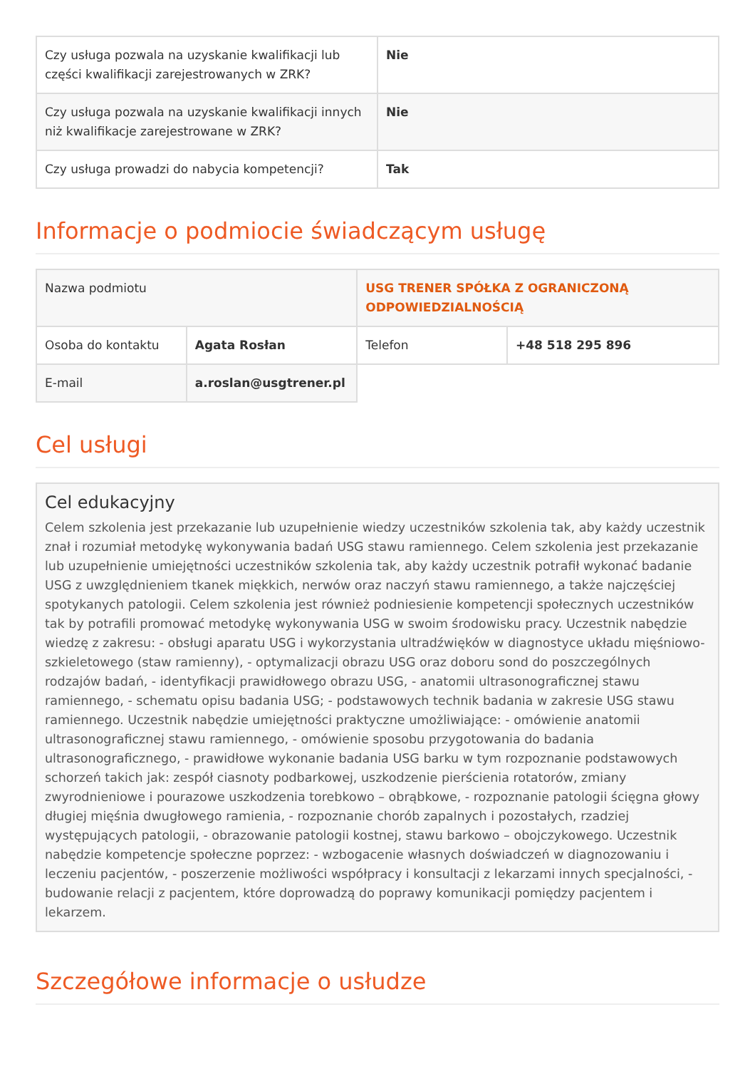| Czy usługa pozwala na uzyskanie kwalifikacji lub części kwalifikacji zarejestrowanych w ZRK? | Nie |
| Czy usługa pozwala na uzyskanie kwalifikacji innych niż kwalifikacje zarejestrowane w ZRK? | Nie |
| Czy usługa prowadzi do nabycia kompetencji? | Tak |
Informacje o podmiocie świadczącym usługę
| Nazwa podmiotu | | USG TRENER SPÓŁKA Z OGRANICZONĄ ODPOWIEDZIALNOŚCIĄ | |
| Osoba do kontaktu | Agata Rosłan | Telefon | +48 518 295 896 |
| E-mail | a.roslan@usgtrener.pl | | |
Cel usługi
Cel edukacyjny
Celem szkolenia jest przekazanie lub uzupełnienie wiedzy uczestników szkolenia tak, aby każdy uczestnik znał i rozumiał metodykę wykonywania badań USG stawu ramiennego. Celem szkolenia jest przekazanie lub uzupełnienie umiejętności uczestników szkolenia tak, aby każdy uczestnik potrafił wykonać badanie USG z uwzględnieniem tkanek miękkich, nerwów oraz naczyń stawu ramiennego, a także najczęściej spotykanych patologii. Celem szkolenia jest również podniesienie kompetencji społecznych uczestników tak by potrafili promować metodykę wykonywania USG w swoim środowisku pracy. Uczestnik nabędzie wiedzę z zakresu: - obsługi aparatu USG i wykorzystania ultradźwięków w diagnostyce układu mięśniowo-szkieletowego (staw ramienny), - optymalizacji obrazu USG oraz doboru sond do poszczególnych rodzajów badań, - identyfikacji prawidłowego obrazu USG, - anatomii ultrasonograficznej stawu ramiennego, - schematu opisu badania USG; - podstawowych technik badania w zakresie USG stawu ramiennego. Uczestnik nabędzie umiejętności praktyczne umożliwiające: - omówienie anatomii ultrasonograficznej stawu ramiennego, - omówienie sposobu przygotowania do badania ultrasonograficznego, - prawidłowe wykonanie badania USG barku w tym rozpoznanie podstawowych schorzeń takich jak: zespół ciasnoty podbarkowej, uszkodzenie pierścienia rotatorów, zmiany zwyrodnieniowe i pourazowe uszkodzenia torebkowo – obrąbkowe, - rozpoznanie patologii ścięgna głowy długiej mięśnia dwugłowego ramienia, - rozpoznanie chorób zapalnych i pozostałych, rzadziej występujących patologii, - obrazowanie patologii kostnej, stawu barkowo – obojczykowego. Uczestnik nabędzie kompetencje społeczne poprzez: - wzbogacenie własnych doświadczeń w diagnozowaniu i leczeniu pacjentów, - poszerzenie możliwości współpracy i konsultacji z lekarzami innych specjalności, - budowanie relacji z pacjentem, które doprowadzą do poprawy komunikacji pomiędzy pacjentem i lekarzem.
Szczegółowe informacje o usłudze